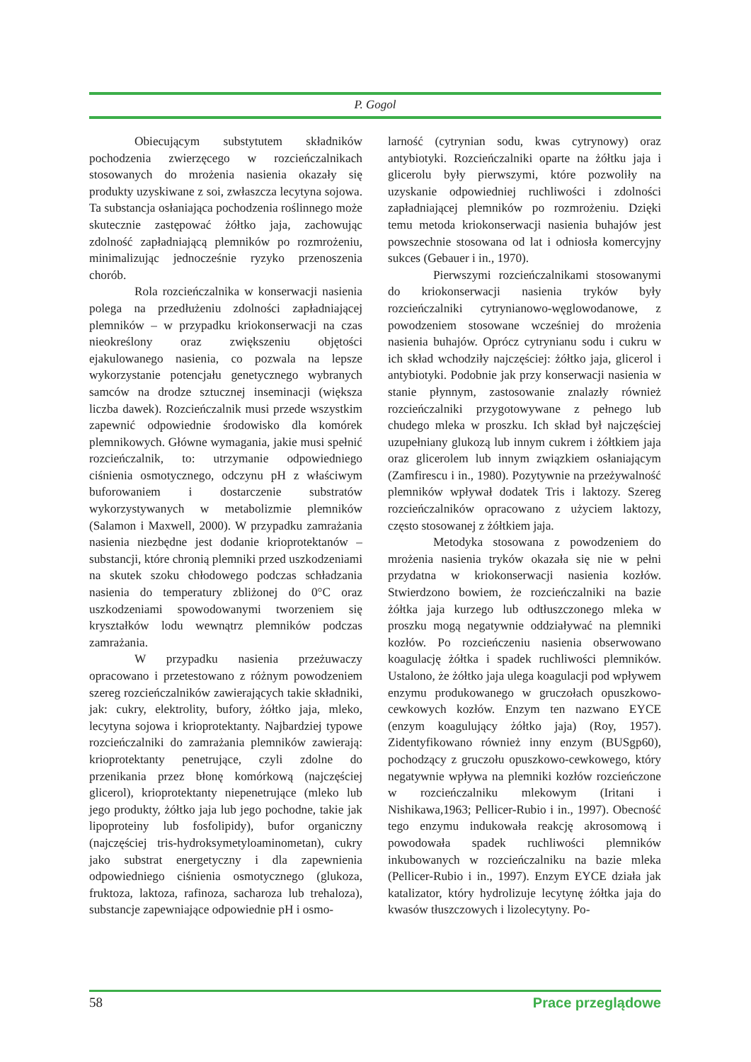P. Gogol
Obiecującym substytutem składników pochodzenia zwierzęcego w rozcieńczalnikach stosowanych do mrożenia nasienia okazały się produkty uzyskiwane z soi, zwłaszcza lecytyna sojowa. Ta substancja osłaniająca pochodzenia roślinnego może skutecznie zastępować żółtko jaja, zachowując zdolność zapładniającą plemników po rozmrożeniu, minimalizując jednocześnie ryzyko przenoszenia chorób.
Rola rozcieńczalnika w konserwacji nasienia polega na przedłużeniu zdolności zapładniającej plemników – w przypadku kriokonserwacji na czas nieokreślony oraz zwiększeniu objętości ejakulowanego nasienia, co pozwala na lepsze wykorzystanie potencjału genetycznego wybranych samców na drodze sztucznej inseminacji (większa liczba dawek). Rozcieńczalnik musi przede wszystkim zapewnić odpowiednie środowisko dla komórek plemnikowych. Główne wymagania, jakie musi spełnić rozcieńczalnik, to: utrzymanie odpowiedniego ciśnienia osmotycznego, odczynu pH z właściwym buforowaniem i dostarczenie substratów wykorzystywanych w metabolizmie plemników (Salamon i Maxwell, 2000). W przypadku zamrażania nasienia niezbędne jest dodanie krioprotektanów – substancji, które chronią plemniki przed uszkodzeniami na skutek szoku chłodowego podczas schładzania nasienia do temperatury zbliżonej do 0°C oraz uszkodzeniami spowodowanymi tworzeniem się kryształków lodu wewnątrz plemników podczas zamrażania.
W przypadku nasienia przeżuwaczy opracowano i przetestowano z różnym powodzeniem szereg rozcieńczalników zawierających takie składniki, jak: cukry, elektrolity, bufory, żółtko jaja, mleko, lecytyna sojowa i krioprotektanty. Najbardziej typowe rozcieńczalniki do zamrażania plemników zawierają: krioprotektanty penetrujące, czyli zdolne do przenikania przez błonę komórkową (najczęściej glicerol), krioprotektanty niepenetrujące (mleko lub jego produkty, żółtko jaja lub jego pochodne, takie jak lipoproteiny lub fosfolipidy), bufor organiczny (najczęściej tris-hydroksymetyloaminometan), cukry jako substrat energetyczny i dla zapewnienia odpowiedniego ciśnienia osmotycznego (glukoza, fruktoza, laktoza, rafinoza, sacharoza lub trehaloza), substancje zapewniające odpowiednie pH i osmo-
larność (cytrynian sodu, kwas cytrynowy) oraz antybiotyki. Rozcieńczalniki oparte na żółtku jaja i glicerolu były pierwszymi, które pozwoliły na uzyskanie odpowiedniej ruchliwości i zdolności zapładniającej plemników po rozmrożeniu. Dzięki temu metoda kriokonserwacji nasienia buhajów jest powszechnie stosowana od lat i odniosła komercyjny sukces (Gebauer i in., 1970).
Pierwszymi rozcieńczalnikami stosowanymi do kriokonserwacji nasienia tryków były rozcieńczalniki cytrynianowo-węglowodanowe, z powodzeniem stosowane wcześniej do mrożenia nasienia buhajów. Oprócz cytrynianu sodu i cukru w ich skład wchodziły najczęściej: żółtko jaja, glicerol i antybiotyki. Podobnie jak przy konserwacji nasienia w stanie płynnym, zastosowanie znalazły również rozcieńczalniki przygotowywane z pełnego lub chudego mleka w proszku. Ich skład był najczęściej uzupełniany glukozą lub innym cukrem i żółtkiem jaja oraz glicerolem lub innym związkiem osłaniającym (Zamfirescu i in., 1980). Pozytywnie na przeżywalność plemników wpływał dodatek Tris i laktozy. Szereg rozcieńczalników opracowano z użyciem laktozy, często stosowanej z żółtkiem jaja.
Metodyka stosowana z powodzeniem do mrożenia nasienia tryków okazała się nie w pełni przydatna w kriokonserwacji nasienia kozłów. Stwierdzono bowiem, że rozcieńczalniki na bazie żółtka jaja kurzego lub odtłuszczonego mleka w proszku mogą negatywnie oddziaływać na plemniki kozłów. Po rozcieńczeniu nasienia obserwowano koagulację żółtka i spadek ruchliwości plemników. Ustalono, że żółtko jaja ulega koagulacji pod wpływem enzymu produkowanego w gruczołach opuszkowo-cewkowych kozłów. Enzym ten nazwano EYCE (enzym koagulujący żółtko jaja) (Roy, 1957). Zidentyfikowano również inny enzym (BUSgp60), pochodzący z gruczołu opuszkowo-cewkowego, który negatywnie wpływa na plemniki kozłów rozcieńczone w rozcieńczalniku mlekowym (Iritani i Nishikawa,1963; Pellicer-Rubio i in., 1997). Obecność tego enzymu indukowała reakcję akrosomową i powodowała spadek ruchliwości plemników inkubowanych w rozcieńczalniku na bazie mleka (Pellicer-Rubio i in., 1997). Enzym EYCE działa jak katalizator, który hydrolizuje lecytynę żółtka jaja do kwasów tłuszczowych i lizolecytyny. Po-
58 Prace przeglądowe